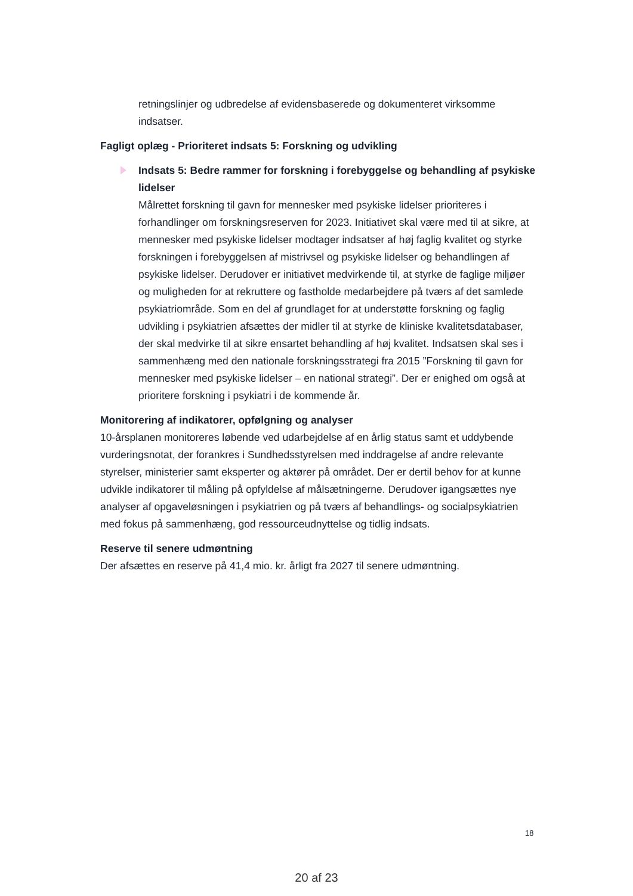retningslinjer og udbredelse af evidensbaserede og dokumenteret virksomme indsatser.
Fagligt oplæg - Prioriteret indsats 5: Forskning og udvikling
Indsats 5: Bedre rammer for forskning i forebyggelse og behandling af psykiske lidelser
Målrettet forskning til gavn for mennesker med psykiske lidelser prioriteres i forhandlinger om forskningsreserven for 2023. Initiativet skal være med til at sikre, at mennesker med psykiske lidelser modtager indsatser af høj faglig kvalitet og styrke forskningen i forebyggelsen af mistrivsel og psykiske lidelser og behandlingen af psykiske lidelser. Derudover er initiativet medvirkende til, at styrke de faglige miljøer og muligheden for at rekruttere og fastholde medarbejdere på tværs af det samlede psykiatriområde. Som en del af grundlaget for at understøtte forskning og faglig udvikling i psykiatrien afsættes der midler til at styrke de kliniske kvalitetsdatabaser, der skal medvirke til at sikre ensartet behandling af høj kvalitet. Indsatsen skal ses i sammenhæng med den nationale forskningsstrategi fra 2015 ”Forskning til gavn for mennesker med psykiske lidelser – en national strategi”. Der er enighed om også at prioritere forskning i psykiatri i de kommende år.
Monitorering af indikatorer, opfølgning og analyser
10-årsplanen monitoreres løbende ved udarbejdelse af en årlig status samt et uddybende vurderingsnotat, der forankres i Sundhedsstyrelsen med inddragelse af andre relevante styrelser, ministerier samt eksperter og aktører på området. Der er dertil behov for at kunne udvikle indikatorer til måling på opfyldelse af målsætningerne. Derudover igangsættes nye analyser af opgaveløsningen i psykiatrien og på tværs af behandlings- og socialpsykiatrien med fokus på sammenhæng, god ressourceudnyttelse og tidlig indsats.
Reserve til senere udmøntning
Der afsættes en reserve på 41,4 mio. kr. årligt fra 2027 til senere udmøntning.
18
20 af 23